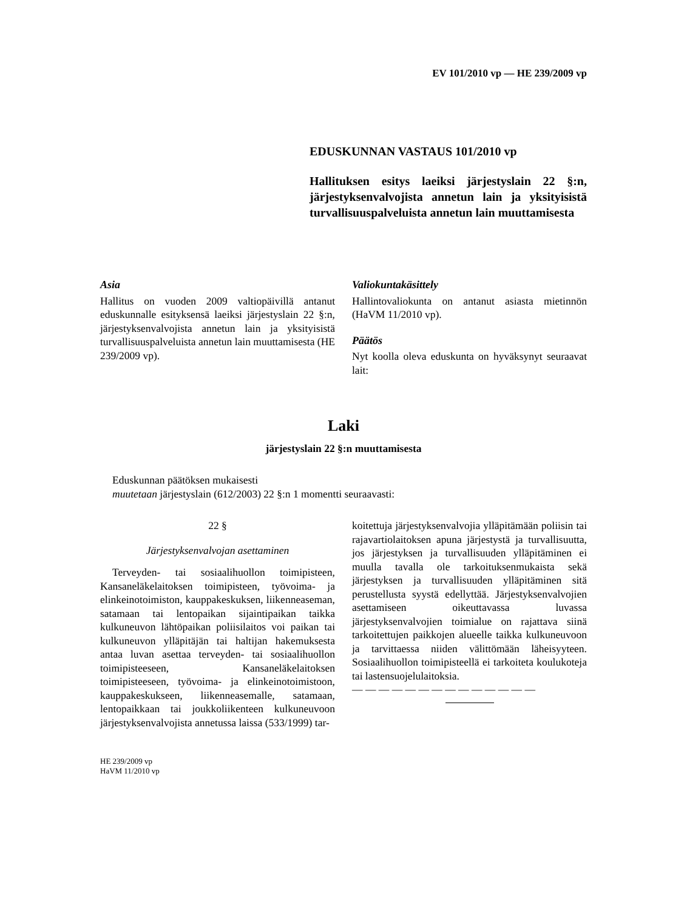EV 101/2010 vp — HE 239/2009 vp
EDUSKUNNAN VASTAUS 101/2010 vp
Hallituksen esitys laeiksi järjestyslain 22 §:n, järjestyksenvalvojista annetun lain ja yksityisistä turvallisuuspalveluista annetun lain muuttamisesta
Asia
Hallitus on vuoden 2009 valtiopäivillä antanut eduskunnalle esityksensä laeiksi järjestyslain 22 §:n, järjestyksenvalvojista annetun lain ja yksityisistä turvallisuuspalveluista annetun lain muuttamisesta (HE 239/2009 vp).
Valiokuntakäsittely
Hallintovaliokunta on antanut asiasta mietinnön (HaVM 11/2010 vp).
Päätös
Nyt koolla oleva eduskunta on hyväksynyt seuraavat lait:
Laki
järjestyslain 22 §:n muuttamisesta
Eduskunnan päätöksen mukaisesti
muutetaan järjestyslain (612/2003) 22 §:n 1 momentti seuraavasti:
22 §
Järjestyksenvalvojan asettaminen
Terveyden- tai sosiaalihuollon toimipisteen, Kansaneläkelaitoksen toimipisteen, työvoima- ja elinkeinotoimiston, kauppakeskuksen, liikenneaseman, satamaan tai lentopaikan sijaintipaikan taikka kulkuneuvon lähtöpaikan poliisilaitos voi paikan tai kulkuneuvon ylläpitäjän tai haltijan hakemuksesta antaa luvan asettaa terveyden- tai sosiaalihuollon toimipisteeseen, Kansaneläkelaitoksen toimipisteeseen, työvoima- ja elinkeinotoimistoon, kauppakeskukseen, liikenneasemalle, satamaan, lentopaikkaan tai joukkoliikenteen kulkuneuvoon järjestyksenvalvojista annetussa laissa (533/1999) tar-
koitettuja järjestyksenvalvojia ylläpitämään poliisin tai rajavartiolaitoksen apuna järjestystä ja turvallisuutta, jos järjestyksen ja turvallisuuden ylläpitäminen ei muulla tavalla ole tarkoituksenmukaista sekä järjestyksen ja turvallisuuden ylläpitäminen sitä perustellusta syystä edellyttää. Järjestyksenvalvojien asettamiseen oikeuttavassa luvassa järjestyksenvalvojien toimialue on rajattava siinä tarkoitettujen paikkojen alueelle taikka kulkuneuvoon ja tarvittaessa niiden välittömään läheisyyteen. Sosiaalihuollon toimipisteellä ei tarkoiteta koulukoteja tai lastensuojelulaitoksia.
— — — — — — — — — — — — — —
HE 239/2009 vp
HaVM 11/2010 vp